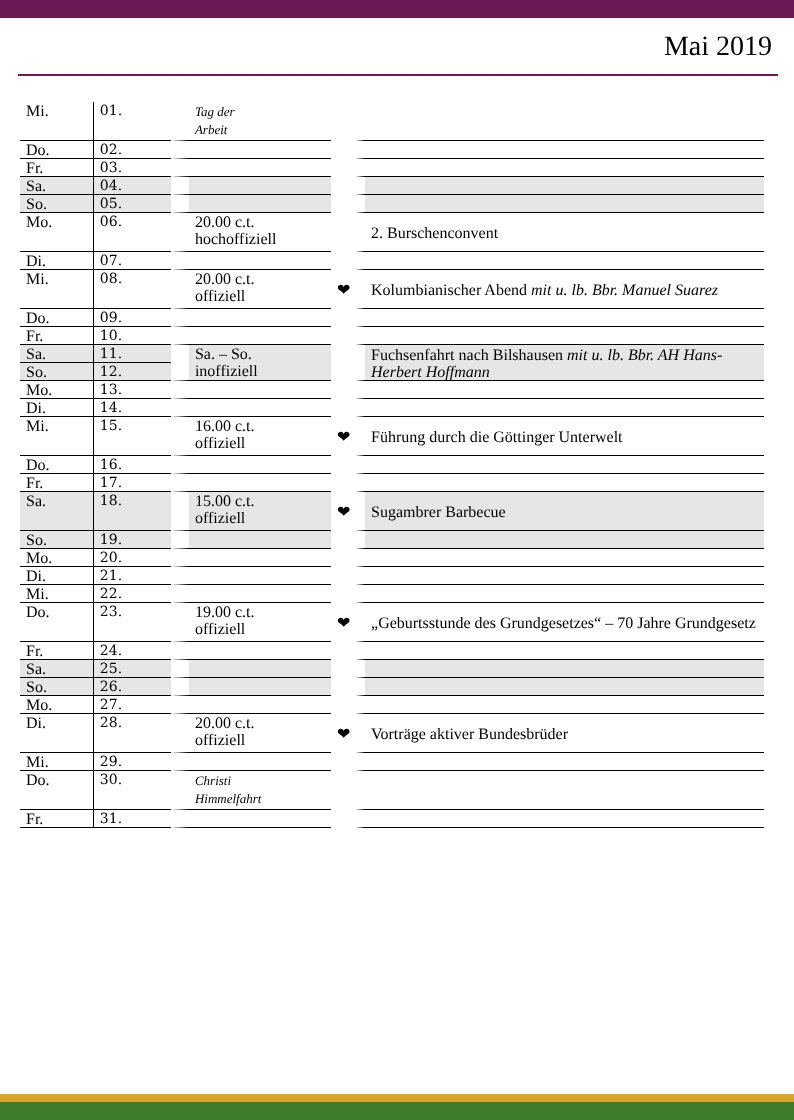Mai 2019
| Mi. | 01. | Tag der Arbeit | | |
| Do. | 02. | | | |
| Fr. | 03. | | | |
| Sa. | 04. | | | |
| So. | 05. | | | |
| Mo. | 06. | 20.00 c.t. hochoffiziell | | 2. Burschenconvent |
| Di. | 07. | | | |
| Mi. | 08. | 20.00 c.t. offiziell | ❤ | Kolumbianischer Abend mit u. lb. Bbr. Manuel Suarez |
| Do. | 09. | | | |
| Fr. | 10. | | | |
| Sa. | 11. | Sa. – So. inoffiziell | | Fuchsenfahrt nach Bilshausen mit u. lb. Bbr. AH Hans-Herbert Hoffmann |
| So. | 12. | | | |
| Mo. | 13. | | | |
| Di. | 14. | | | |
| Mi. | 15. | 16.00 c.t. offiziell | ❤ | Führung durch die Göttinger Unterwelt |
| Do. | 16. | | | |
| Fr. | 17. | | | |
| Sa. | 18. | 15.00 c.t. offiziell | ❤ | Sugambrer Barbecue |
| So. | 19. | | | |
| Mo. | 20. | | | |
| Di. | 21. | | | |
| Mi. | 22. | | | |
| Do. | 23. | 19.00 c.t. offiziell | ❤ | „Geburtsstunde des Grundgesetzes“ – 70 Jahre Grundgesetz |
| Fr. | 24. | | | |
| Sa. | 25. | | | |
| So. | 26. | | | |
| Mo. | 27. | | | |
| Di. | 28. | 20.00 c.t. offiziell | ❤ | Vorträge aktiver Bundesbrüder |
| Mi. | 29. | | | |
| Do. | 30. | Christi Himmelfahrt | | |
| Fr. | 31. | | | |